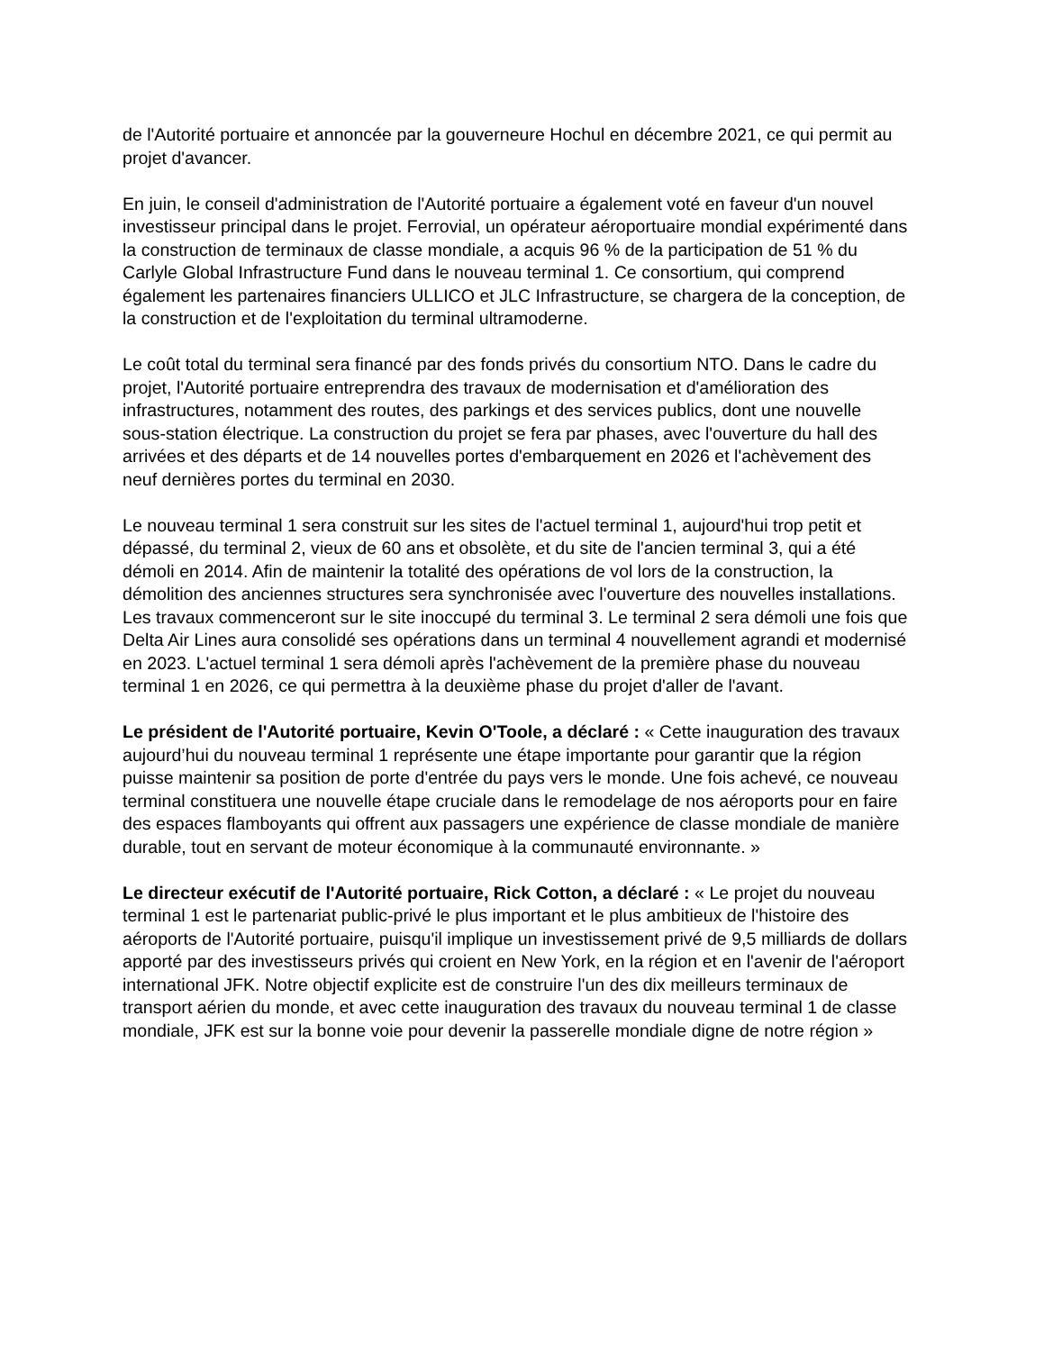de l'Autorité portuaire et annoncée par la gouverneure Hochul en décembre 2021, ce qui permit au projet d'avancer.
En juin, le conseil d'administration de l'Autorité portuaire a également voté en faveur d'un nouvel investisseur principal dans le projet. Ferrovial, un opérateur aéroportuaire mondial expérimenté dans la construction de terminaux de classe mondiale, a acquis 96 % de la participation de 51 % du Carlyle Global Infrastructure Fund dans le nouveau terminal 1. Ce consortium, qui comprend également les partenaires financiers ULLICO et JLC Infrastructure, se chargera de la conception, de la construction et de l'exploitation du terminal ultramoderne.
Le coût total du terminal sera financé par des fonds privés du consortium NTO. Dans le cadre du projet, l'Autorité portuaire entreprendra des travaux de modernisation et d'amélioration des infrastructures, notamment des routes, des parkings et des services publics, dont une nouvelle sous-station électrique. La construction du projet se fera par phases, avec l'ouverture du hall des arrivées et des départs et de 14 nouvelles portes d'embarquement en 2026 et l'achèvement des neuf dernières portes du terminal en 2030.
Le nouveau terminal 1 sera construit sur les sites de l'actuel terminal 1, aujourd'hui trop petit et dépassé, du terminal 2, vieux de 60 ans et obsolète, et du site de l'ancien terminal 3, qui a été démoli en 2014. Afin de maintenir la totalité des opérations de vol lors de la construction, la démolition des anciennes structures sera synchronisée avec l'ouverture des nouvelles installations. Les travaux commenceront sur le site inoccupé du terminal 3. Le terminal 2 sera démoli une fois que Delta Air Lines aura consolidé ses opérations dans un terminal 4 nouvellement agrandi et modernisé en 2023. L'actuel terminal 1 sera démoli après l'achèvement de la première phase du nouveau terminal 1 en 2026, ce qui permettra à la deuxième phase du projet d'aller de l'avant.
Le président de l'Autorité portuaire, Kevin O'Toole, a déclaré : « Cette inauguration des travaux aujourd’hui du nouveau terminal 1 représente une étape importante pour garantir que la région puisse maintenir sa position de porte d'entrée du pays vers le monde. Une fois achevé, ce nouveau terminal constituera une nouvelle étape cruciale dans le remodelage de nos aéroports pour en faire des espaces flamboyants qui offrent aux passagers une expérience de classe mondiale de manière durable, tout en servant de moteur économique à la communauté environnante. »
Le directeur exécutif de l'Autorité portuaire, Rick Cotton, a déclaré : « Le projet du nouveau terminal 1 est le partenariat public-privé le plus important et le plus ambitieux de l'histoire des aéroports de l'Autorité portuaire, puisqu'il implique un investissement privé de 9,5 milliards de dollars apporté par des investisseurs privés qui croient en New York, en la région et en l'avenir de l'aéroport international JFK. Notre objectif explicite est de construire l'un des dix meilleurs terminaux de transport aérien du monde, et avec cette inauguration des travaux du nouveau terminal 1 de classe mondiale, JFK est sur la bonne voie pour devenir la passerelle mondiale digne de notre région »